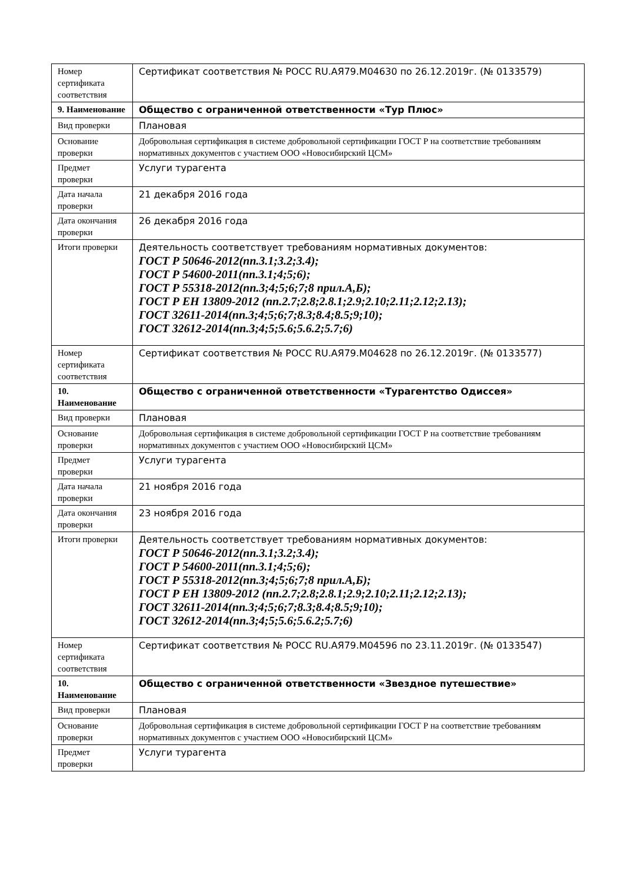| Номер сертификата соответствия | Сертификат соответствия № РОСС RU.АЯ79.М04630 по 26.12.2019г. (№ 0133579) |
| 9. Наименование | Общество с ограниченной ответственности «Тур Плюс» |
| Вид проверки | Плановая |
| Основание проверки | Добровольная сертификация в системе добровольной сертификации ГОСТ Р на соответствие требованиям нормативных документов с участием ООО «Новосибирский ЦСМ» |
| Предмет проверки | Услуги турагента |
| Дата начала проверки | 21 декабря 2016 года |
| Дата окончания проверки | 26 декабря 2016 года |
| Итоги проверки | Деятельность соответствует требованиям нормативных документов: ГОСТ Р 50646-2012(пп.3.1;3.2;3.4); ГОСТ Р 54600-2011(пп.3.1;4;5;6); ГОСТ Р 55318-2012(пп.3;4;5;6;7;8 прил.А,Б); ГОСТ Р ЕН 13809-2012 (пп.2.7;2.8;2.8.1;2.9;2.10;2.11;2.12;2.13); ГОСТ 32611-2014(пп.3;4;5;6;7;8.3;8.4;8.5;9;10); ГОСТ 32612-2014(пп.3;4;5;5.6;5.6.2;5.7;6) |
| Номер сертификата соответствия | Сертификат соответствия № РОСС RU.АЯ79.М04628 по 26.12.2019г. (№ 0133577) |
| 10. Наименование | Общество с ограниченной ответственности «Турагентство Одиссея» |
| Вид проверки | Плановая |
| Основание проверки | Добровольная сертификация в системе добровольной сертификации ГОСТ Р на соответствие требованиям нормативных документов с участием ООО «Новосибирский ЦСМ» |
| Предмет проверки | Услуги турагента |
| Дата начала проверки | 21 ноября 2016 года |
| Дата окончания проверки | 23 ноября 2016 года |
| Итоги проверки | Деятельность соответствует требованиям нормативных документов: ГОСТ Р 50646-2012(пп.3.1;3.2;3.4); ГОСТ Р 54600-2011(пп.3.1;4;5;6); ГОСТ Р 55318-2012(пп.3;4;5;6;7;8 прил.А,Б); ГОСТ Р ЕН 13809-2012 (пп.2.7;2.8;2.8.1;2.9;2.10;2.11;2.12;2.13); ГОСТ 32611-2014(пп.3;4;5;6;7;8.3;8.4;8.5;9;10); ГОСТ 32612-2014(пп.3;4;5;5.6;5.6.2;5.7;6) |
| Номер сертификата соответствия | Сертификат соответствия № РОСС RU.АЯ79.М04596 по 23.11.2019г. (№ 0133547) |
| 10. Наименование | Общество с ограниченной ответственности «Звездное путешествие» |
| Вид проверки | Плановая |
| Основание проверки | Добровольная сертификация в системе добровольной сертификации ГОСТ Р на соответствие требованиям нормативных документов с участием ООО «Новосибирский ЦСМ» |
| Предмет проверки | Услуги турагента |